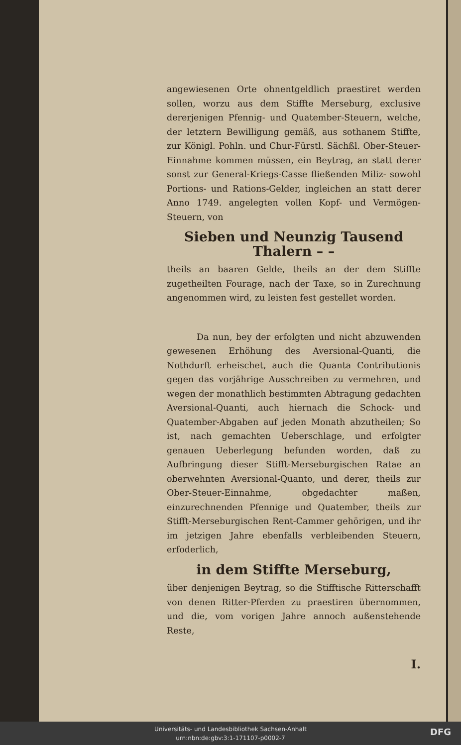angewiesenen Orte ohnentgeldlich praestiret werden sollen, worzu aus dem Stiffte Merseburg, exclusive dererjenigen Pfennig- und Quatember-Steuern, welche, der letztern Bewilligung gemäß, aus sothanem Stiffte, zur Königl. Pohln. und Chur-Fürstl. Sächßl. Ober-Steuer-Einnahme kommen müssen, ein Beytrag, an statt derer sonst zur General-Kriegs-Casse fließenden Miliz- sowohl Portions- und Rations-Gelder, ingleichen an statt derer Anno 1749. angelegten vollen Kopf- und Vermögen-Steuern, von
Sieben und Neunzig Tausend Thalern – –
theils an baaren Gelde, theils an der dem Stiffte zugetheilten Fourage, nach der Taxe, so in Zurechnung angenommen wird, zu leisten fest gestellet worden.
Da nun, bey der erfolgten und nicht abzuwenden gewesenen Erhöhung des Aversional-Quanti, die Nothdurft erheischet, auch die Quanta Contributionis gegen das vorjährige Ausschreiben zu vermehren, und wegen der monathlich bestimmten Abtragung gedachten Aversional-Quanti, auch hiernach die Schock- und Quatember-Abgaben auf jeden Monath abzutheilen; So ist, nach gemachten Ueberschlage, und erfolgter genauen Ueberlegung befunden worden, daß zu Aufbringung dieser Stifft-Merseburgischen Ratae an oberwehnten Aversional-Quanto, und derer, theils zur Ober-Steuer-Einnahme, obgedachter maßen, einzurechnenden Pfennige und Quatember, theils zur Stifft-Merseburgischen Rent-Cammer gehörigen, und ihr im jetzigen Jahre ebenfalls verbleibenden Steuern, erfoderlich,
in dem Stiffte Merseburg,
über denjenigen Beytrag, so die Stifftische Ritterschafft von denen Ritter-Pferden zu praestiren übernommen, und die, vom vorigen Jahre annoch außenstehende Reste,
I.
Universitäts- und Landesbibliothek Sachsen-Anhalt
urn:nbn:de:gbv:3:1-171107-p0002-7
DFG